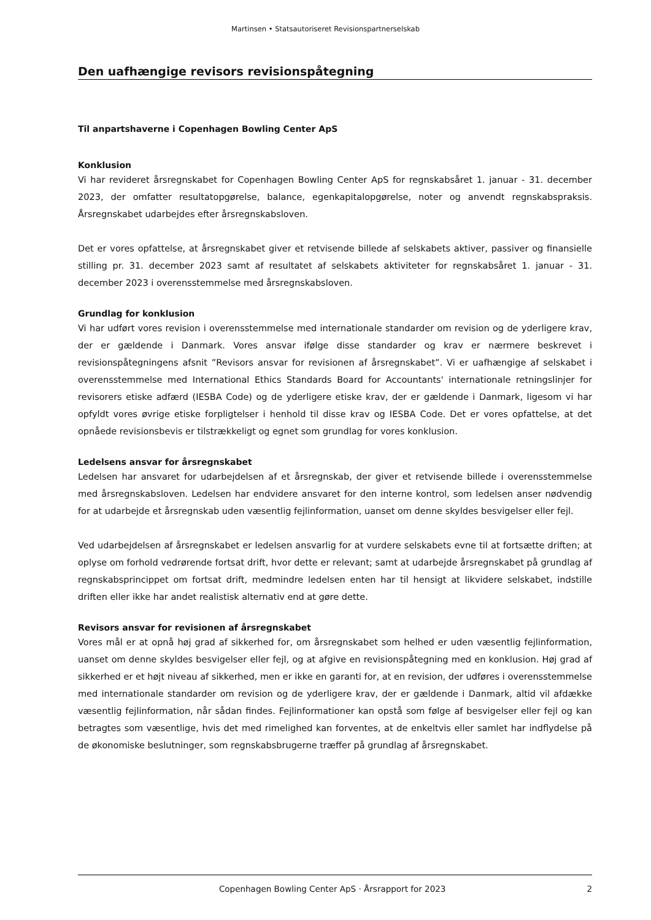Martinsen • Statsautoriseret Revisionspartnerselskab
Den uafhængige revisors revisionspåtegning
Til anpartshaverne i Copenhagen Bowling Center ApS
Konklusion
Vi har revideret årsregnskabet for Copenhagen Bowling Center ApS for regnskabsåret 1. januar - 31. december 2023, der omfatter resultatopgørelse, balance, egenkapitalopgørelse, noter og anvendt regnskabspraksis. Årsregnskabet udarbejdes efter årsregnskabsloven.
Det er vores opfattelse, at årsregnskabet giver et retvisende billede af selskabets aktiver, passiver og finansielle stilling pr. 31. december 2023 samt af resultatet af selskabets aktiviteter for regnskabsåret 1. januar - 31. december 2023 i overensstemmelse med årsregnskabsloven.
Grundlag for konklusion
Vi har udført vores revision i overensstemmelse med internationale standarder om revision og de yderligere krav, der er gældende i Danmark. Vores ansvar ifølge disse standarder og krav er nærmere beskrevet i revisionspåtegningens afsnit ”Revisors ansvar for revisionen af årsregnskabet”. Vi er uafhængige af selskabet i overensstemmelse med International Ethics Standards Board for Accountants' internationale retningslinjer for revisorers etiske adfærd (IESBA Code) og de yderligere etiske krav, der er gældende i Danmark, ligesom vi har opfyldt vores øvrige etiske forpligtelser i henhold til disse krav og IESBA Code. Det er vores opfattelse, at det opnåede revisionsbevis er tilstrækkeligt og egnet som grundlag for vores konklusion.
Ledelsens ansvar for årsregnskabet
Ledelsen har ansvaret for udarbejdelsen af et årsregnskab, der giver et retvisende billede i overensstemmelse med årsregnskabsloven. Ledelsen har endvidere ansvaret for den interne kontrol, som ledelsen anser nødvendig for at udarbejde et årsregnskab uden væsentlig fejlinformation, uanset om denne skyldes besvigelser eller fejl.
Ved udarbejdelsen af årsregnskabet er ledelsen ansvarlig for at vurdere selskabets evne til at fortsætte driften; at oplyse om forhold vedrørende fortsat drift, hvor dette er relevant; samt at udarbejde årsregnskabet på grundlag af regnskabsprincippet om fortsat drift, medmindre ledelsen enten har til hensigt at likvidere selskabet, indstille driften eller ikke har andet realistisk alternativ end at gøre dette.
Revisors ansvar for revisionen af årsregnskabet
Vores mål er at opnå høj grad af sikkerhed for, om årsregnskabet som helhed er uden væsentlig fejlinformation, uanset om denne skyldes besvigelser eller fejl, og at afgive en revisionspåtegning med en konklusion. Høj grad af sikkerhed er et højt niveau af sikkerhed, men er ikke en garanti for, at en revision, der udføres i overensstemmelse med internationale standarder om revision og de yderligere krav, der er gældende i Danmark, altid vil afdække væsentlig fejlinformation, når sådan findes. Fejlinformationer kan opstå som følge af besvigelser eller fejl og kan betragtes som væsentlige, hvis det med rimelighed kan forventes, at de enkeltvis eller samlet har indflydelse på de økonomiske beslutninger, som regnskabsbrugerne træffer på grundlag af årsregnskabet.
Copenhagen Bowling Center ApS · Årsrapport for 2023 2